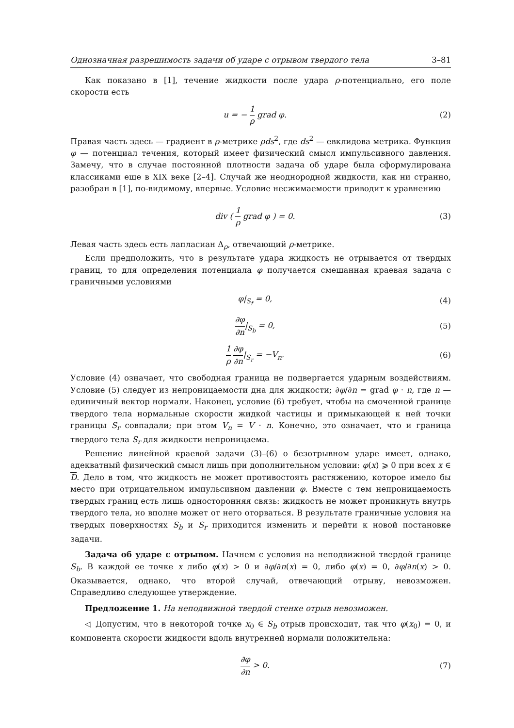Однозначная разрешимость задачи об ударе с отрывом твердого тела 3–81
Как показано в [1], течение жидкости после удара ρ-потенциально, его поле скорости есть
u = − 1 ρ grad φ. (2)
Правая часть здесь — градиент в ρ-метрике ρds<sup>2</sup>, где ds<sup>2</sup> — евклидова метрика. Функция φ — потенциал течения, который имеет физический смысл импульсивного давления. Замечу, что в случае постоянной плотности задача об ударе была сформулирована классиками еще в XIX веке [2–4]. Случай же неоднородной жидкости, как ни странно, разобран в [1], по-видимому, впервые. Условие несжимаемости приводит к уравнению
div ( 1 ρ grad φ ) = 0. (3)
Левая часть здесь есть лапласиан Δ<sub>ρ</sub>, отвечающий ρ-метрике.
Если предположить, что в результате удара жидкость не отрывается от твердых границ, то для определения потенциала φ получается смешанная краевая задача с граничными условиями
φ|<sub>S<sub>f</sub></sub> = 0, (4)
∂φ ∂n|<sub>S<sub>b</sub></sub> = 0, (5)
1 ρ ∂φ ∂n|<sub>S<sub>r</sub></sub> = −V<sub>n</sub>. (6)
Условие (4) означает, что свободная граница не подвергается ударным воздействиям. Условие (5) следует из непроницаемости дна для жидкости; ∂φ/∂n = grad φ · n, где n — единичный вектор нормали. Наконец, условие (6) требует, чтобы на смоченной границе твердого тела нормальные скорости жидкой частицы и примыкающей к ней точки границы S<sub>r</sub> совпадали; при этом V<sub>n</sub> = V · n. Конечно, это означает, что и граница твердого тела S<sub>r</sub> для жидкости непроницаема.
Решение линейной краевой задачи (3)–(6) о безотрывном ударе имеет, однако, адекватный физический смысл лишь при дополнительном условии: φ(x) ⩾ 0 при всех x ∈ D. Дело в том, что жидкость не может противостоять растяжению, которое имело бы место при отрицательном импульсивном давлении φ. Вместе с тем непроницаемость твердых границ есть лишь односторонняя связь: жидкость не может проникнуть внутрь твердого тела, но вполне может от него оторваться. В результате граничные условия на твердых поверхностях S<sub>b</sub> и S<sub>r</sub> приходится изменить и перейти к новой постановке задачи.
Задача об ударе с отрывом. Начнем с условия на неподвижной твердой границе S<sub>b</sub>. В каждой ее точке x либо φ(x) > 0 и ∂φ/∂n(x) = 0, либо φ(x) = 0, ∂φ/∂n(x) > 0. Оказывается, однако, что второй случай, отвечающий отрыву, невозможен. Справедливо следующее утверждение.
Предложение 1. На неподвижной твердой стенке отрыв невозможен.
◁ Допустим, что в некоторой точке x<sub>0</sub> ∈ S<sub>b</sub> отрыв происходит, так что φ(x<sub>0</sub>) = 0, и компонента скорости жидкости вдоль внутренней нормали положительна:
∂φ ∂n > 0. (7)